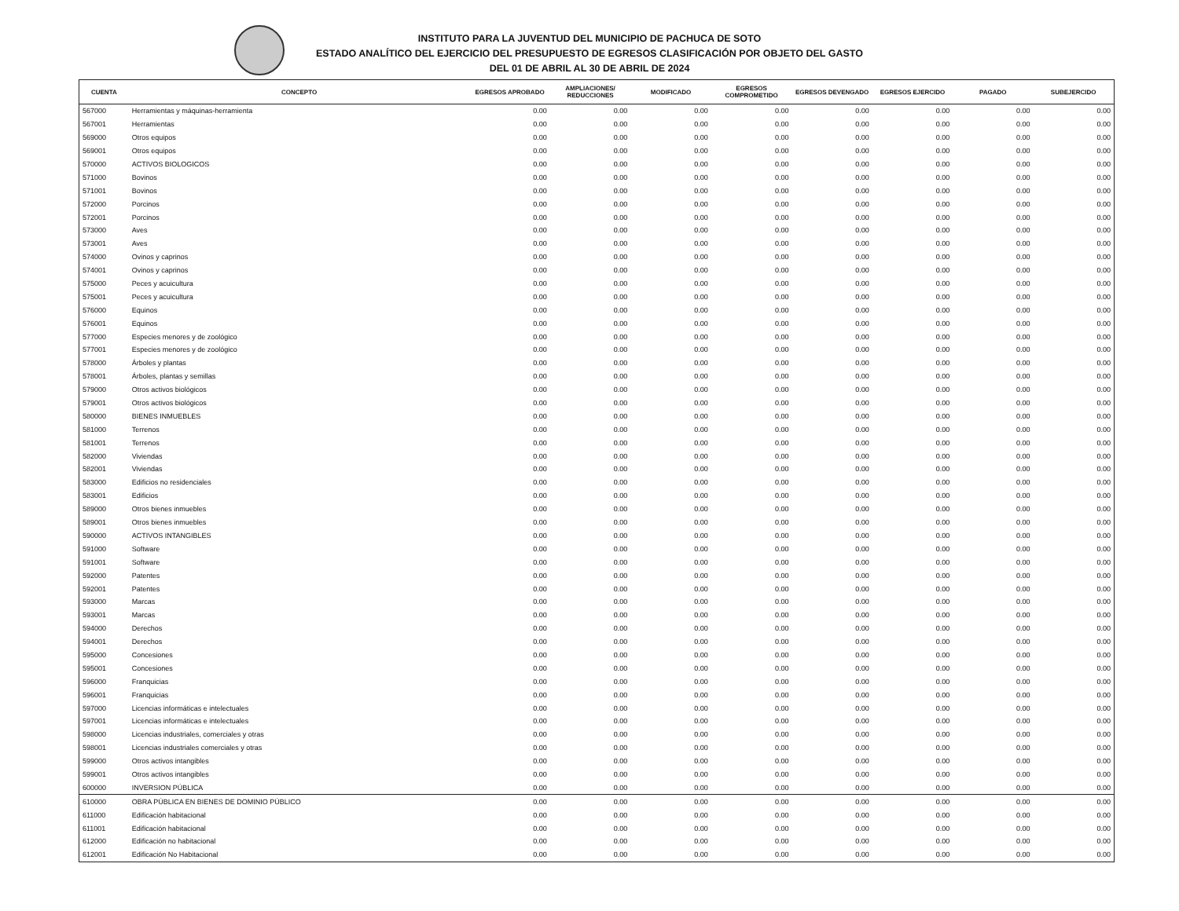INSTITUTO PARA LA JUVENTUD DEL MUNICIPIO DE PACHUCA DE SOTO
ESTADO ANALÍTICO DEL EJERCICIO DEL PRESUPUESTO DE EGRESOS CLASIFICACIÓN POR OBJETO DEL GASTO
DEL 01 DE ABRIL AL 30 DE ABRIL DE 2024
| CUENTA | CONCEPTO | EGRESOS APROBADO | AMPLIACIONES/ REDUCCIONES | MODIFICADO | EGRESOS COMPROMETIDO | EGRESOS DEVENGADO | EGRESOS EJERCIDO | PAGADO | SUBEJERCIDO |
| --- | --- | --- | --- | --- | --- | --- | --- | --- | --- |
| 567000 | Herramientas y máquinas-herramienta | 0.00 | 0.00 | 0.00 | 0.00 | 0.00 | 0.00 | 0.00 | 0.00 |
| 567001 | Herramientas | 0.00 | 0.00 | 0.00 | 0.00 | 0.00 | 0.00 | 0.00 | 0.00 |
| 569000 | Otros equipos | 0.00 | 0.00 | 0.00 | 0.00 | 0.00 | 0.00 | 0.00 | 0.00 |
| 569001 | Otros equipos | 0.00 | 0.00 | 0.00 | 0.00 | 0.00 | 0.00 | 0.00 | 0.00 |
| 570000 | ACTIVOS BIOLOGICOS | 0.00 | 0.00 | 0.00 | 0.00 | 0.00 | 0.00 | 0.00 | 0.00 |
| 571000 | Bovinos | 0.00 | 0.00 | 0.00 | 0.00 | 0.00 | 0.00 | 0.00 | 0.00 |
| 571001 | Bovinos | 0.00 | 0.00 | 0.00 | 0.00 | 0.00 | 0.00 | 0.00 | 0.00 |
| 572000 | Porcinos | 0.00 | 0.00 | 0.00 | 0.00 | 0.00 | 0.00 | 0.00 | 0.00 |
| 572001 | Porcinos | 0.00 | 0.00 | 0.00 | 0.00 | 0.00 | 0.00 | 0.00 | 0.00 |
| 573000 | Aves | 0.00 | 0.00 | 0.00 | 0.00 | 0.00 | 0.00 | 0.00 | 0.00 |
| 573001 | Aves | 0.00 | 0.00 | 0.00 | 0.00 | 0.00 | 0.00 | 0.00 | 0.00 |
| 574000 | Ovinos y caprinos | 0.00 | 0.00 | 0.00 | 0.00 | 0.00 | 0.00 | 0.00 | 0.00 |
| 574001 | Ovinos y caprinos | 0.00 | 0.00 | 0.00 | 0.00 | 0.00 | 0.00 | 0.00 | 0.00 |
| 575000 | Peces y acuicultura | 0.00 | 0.00 | 0.00 | 0.00 | 0.00 | 0.00 | 0.00 | 0.00 |
| 575001 | Peces y acuicultura | 0.00 | 0.00 | 0.00 | 0.00 | 0.00 | 0.00 | 0.00 | 0.00 |
| 576000 | Equinos | 0.00 | 0.00 | 0.00 | 0.00 | 0.00 | 0.00 | 0.00 | 0.00 |
| 576001 | Equinos | 0.00 | 0.00 | 0.00 | 0.00 | 0.00 | 0.00 | 0.00 | 0.00 |
| 577000 | Especies menores y de zoológico | 0.00 | 0.00 | 0.00 | 0.00 | 0.00 | 0.00 | 0.00 | 0.00 |
| 577001 | Especies menores y de zoológico | 0.00 | 0.00 | 0.00 | 0.00 | 0.00 | 0.00 | 0.00 | 0.00 |
| 578000 | Árboles y plantas | 0.00 | 0.00 | 0.00 | 0.00 | 0.00 | 0.00 | 0.00 | 0.00 |
| 578001 | Árboles, plantas y semillas | 0.00 | 0.00 | 0.00 | 0.00 | 0.00 | 0.00 | 0.00 | 0.00 |
| 579000 | Otros activos biológicos | 0.00 | 0.00 | 0.00 | 0.00 | 0.00 | 0.00 | 0.00 | 0.00 |
| 579001 | Otros activos biológicos | 0.00 | 0.00 | 0.00 | 0.00 | 0.00 | 0.00 | 0.00 | 0.00 |
| 580000 | BIENES INMUEBLES | 0.00 | 0.00 | 0.00 | 0.00 | 0.00 | 0.00 | 0.00 | 0.00 |
| 581000 | Terrenos | 0.00 | 0.00 | 0.00 | 0.00 | 0.00 | 0.00 | 0.00 | 0.00 |
| 581001 | Terrenos | 0.00 | 0.00 | 0.00 | 0.00 | 0.00 | 0.00 | 0.00 | 0.00 |
| 582000 | Viviendas | 0.00 | 0.00 | 0.00 | 0.00 | 0.00 | 0.00 | 0.00 | 0.00 |
| 582001 | Viviendas | 0.00 | 0.00 | 0.00 | 0.00 | 0.00 | 0.00 | 0.00 | 0.00 |
| 583000 | Edificios no residenciales | 0.00 | 0.00 | 0.00 | 0.00 | 0.00 | 0.00 | 0.00 | 0.00 |
| 583001 | Edificios | 0.00 | 0.00 | 0.00 | 0.00 | 0.00 | 0.00 | 0.00 | 0.00 |
| 589000 | Otros bienes inmuebles | 0.00 | 0.00 | 0.00 | 0.00 | 0.00 | 0.00 | 0.00 | 0.00 |
| 589001 | Otros bienes inmuebles | 0.00 | 0.00 | 0.00 | 0.00 | 0.00 | 0.00 | 0.00 | 0.00 |
| 590000 | ACTIVOS INTANGIBLES | 0.00 | 0.00 | 0.00 | 0.00 | 0.00 | 0.00 | 0.00 | 0.00 |
| 591000 | Software | 0.00 | 0.00 | 0.00 | 0.00 | 0.00 | 0.00 | 0.00 | 0.00 |
| 591001 | Software | 0.00 | 0.00 | 0.00 | 0.00 | 0.00 | 0.00 | 0.00 | 0.00 |
| 592000 | Patentes | 0.00 | 0.00 | 0.00 | 0.00 | 0.00 | 0.00 | 0.00 | 0.00 |
| 592001 | Patentes | 0.00 | 0.00 | 0.00 | 0.00 | 0.00 | 0.00 | 0.00 | 0.00 |
| 593000 | Marcas | 0.00 | 0.00 | 0.00 | 0.00 | 0.00 | 0.00 | 0.00 | 0.00 |
| 593001 | Marcas | 0.00 | 0.00 | 0.00 | 0.00 | 0.00 | 0.00 | 0.00 | 0.00 |
| 594000 | Derechos | 0.00 | 0.00 | 0.00 | 0.00 | 0.00 | 0.00 | 0.00 | 0.00 |
| 594001 | Derechos | 0.00 | 0.00 | 0.00 | 0.00 | 0.00 | 0.00 | 0.00 | 0.00 |
| 595000 | Concesiones | 0.00 | 0.00 | 0.00 | 0.00 | 0.00 | 0.00 | 0.00 | 0.00 |
| 595001 | Concesiones | 0.00 | 0.00 | 0.00 | 0.00 | 0.00 | 0.00 | 0.00 | 0.00 |
| 596000 | Franquicias | 0.00 | 0.00 | 0.00 | 0.00 | 0.00 | 0.00 | 0.00 | 0.00 |
| 596001 | Franquicias | 0.00 | 0.00 | 0.00 | 0.00 | 0.00 | 0.00 | 0.00 | 0.00 |
| 597000 | Licencias informáticas e intelectuales | 0.00 | 0.00 | 0.00 | 0.00 | 0.00 | 0.00 | 0.00 | 0.00 |
| 597001 | Licencias informáticas e intelectuales | 0.00 | 0.00 | 0.00 | 0.00 | 0.00 | 0.00 | 0.00 | 0.00 |
| 598000 | Licencias industriales, comerciales y otras | 0.00 | 0.00 | 0.00 | 0.00 | 0.00 | 0.00 | 0.00 | 0.00 |
| 598001 | Licencias industriales comerciales y otras | 0.00 | 0.00 | 0.00 | 0.00 | 0.00 | 0.00 | 0.00 | 0.00 |
| 599000 | Otros activos intangibles | 0.00 | 0.00 | 0.00 | 0.00 | 0.00 | 0.00 | 0.00 | 0.00 |
| 599001 | Otros activos intangibles | 0.00 | 0.00 | 0.00 | 0.00 | 0.00 | 0.00 | 0.00 | 0.00 |
| 600000 | INVERSION PÚBLICA | 0.00 | 0.00 | 0.00 | 0.00 | 0.00 | 0.00 | 0.00 | 0.00 |
| 610000 | OBRA PÚBLICA EN BIENES DE DOMINIO PÚBLICO | 0.00 | 0.00 | 0.00 | 0.00 | 0.00 | 0.00 | 0.00 | 0.00 |
| 611000 | Edificación habitacional | 0.00 | 0.00 | 0.00 | 0.00 | 0.00 | 0.00 | 0.00 | 0.00 |
| 611001 | Edificación habitacional | 0.00 | 0.00 | 0.00 | 0.00 | 0.00 | 0.00 | 0.00 | 0.00 |
| 612000 | Edificación no habitacional | 0.00 | 0.00 | 0.00 | 0.00 | 0.00 | 0.00 | 0.00 | 0.00 |
| 612001 | Edificación No Habitacional | 0.00 | 0.00 | 0.00 | 0.00 | 0.00 | 0.00 | 0.00 | 0.00 |